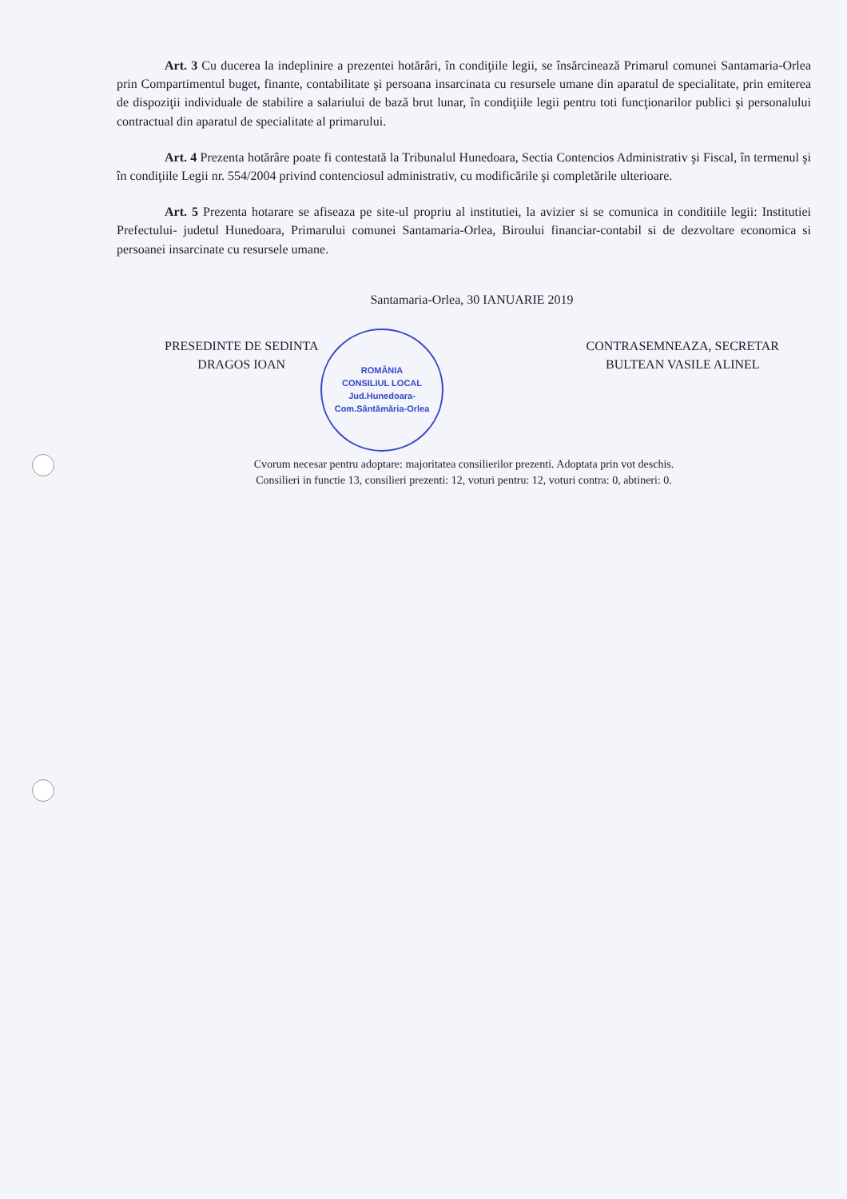Art. 3 Cu ducerea la indeplinire a prezentei hotărâri, în condiţiile legii, se însărcinează Primarul comunei Santamaria-Orlea prin Compartimentul buget, finante, contabilitate şi persoana insarcinata cu resursele umane din aparatul de specialitate, prin emiterea de dispoziţii individuale de stabilire a salariului de bază brut lunar, în condiţiile legii pentru toti funcţionarilor publici şi personalului contractual din aparatul de specialitate al primarului.
Art. 4 Prezenta hotărâre poate fi contestată la Tribunalul Hunedoara, Sectia Contencios Administrativ şi Fiscal, în termenul şi în condiţiile Legii nr. 554/2004 privind contenciosul administrativ, cu modificările şi completările ulterioare.
Art. 5 Prezenta hotarare se afiseaza pe site-ul propriu al institutiei, la avizier si se comunica in conditiile legii: Institutiei Prefectului- judetul Hunedoara, Primarului comunei Santamaria-Orlea, Biroului financiar-contabil si de dezvoltare economica si persoanei insarcinate cu resursele umane.
Santamaria-Orlea, 30 IANUARIE 2019
PRESEDINTE DE SEDINTA
DRAGOS IOAN
ROMÂNIA
CONSILIUL LOCAL
Jud.Hunedoara-Com.Sântămăria-Orlea
CONTRASEMNEAZA, SECRETAR
BULTEAN VASILE ALINEL
Cvorum necesar pentru adoptare: majoritatea consilierilor prezenti. Adoptata prin vot deschis.
Consilieri in functie 13, consilieri prezenti: 12, voturi pentru: 12, voturi contra: 0, abtineri: 0.